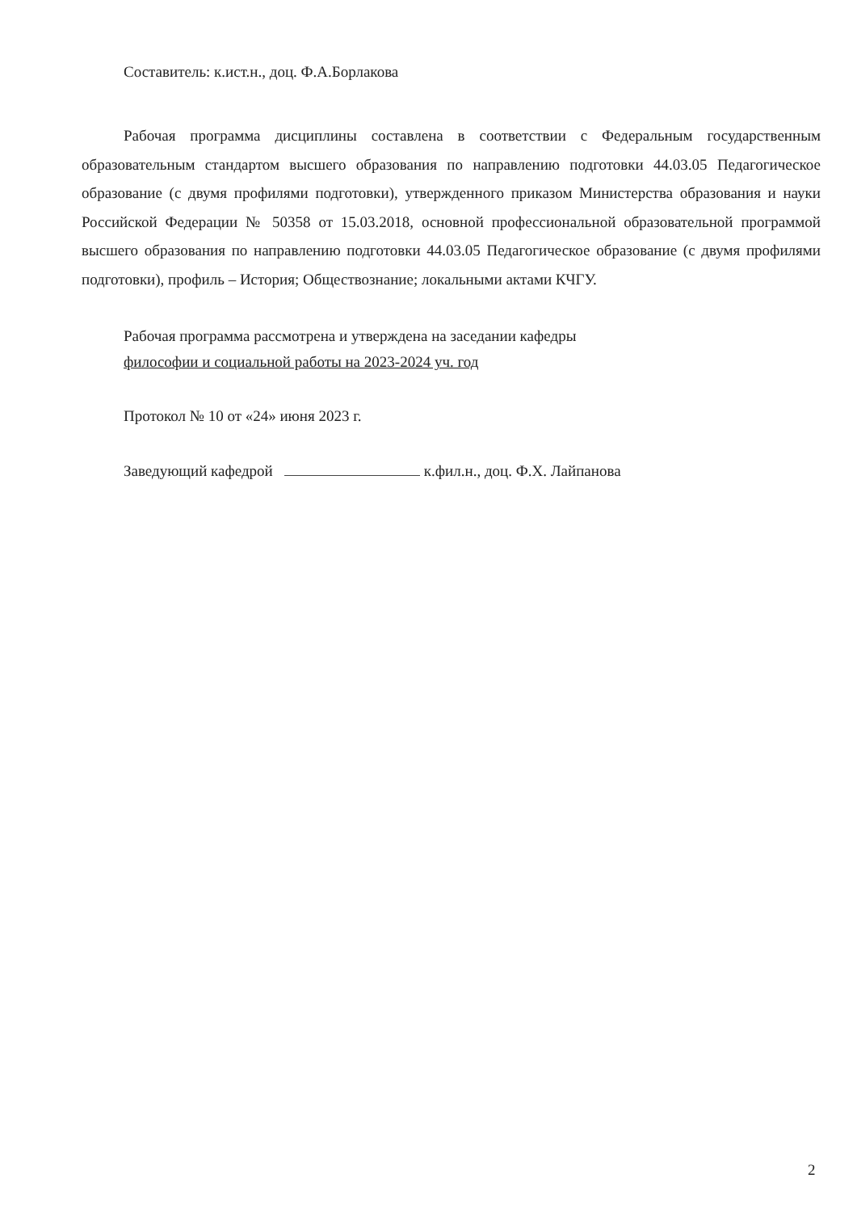Составитель: к.ист.н., доц. Ф.А.Борлакова
Рабочая программа дисциплины составлена в соответствии с Федеральным государственным образовательным стандартом высшего образования по направлению подготовки 44.03.05 Педагогическое образование (с двумя профилями подготовки), утвержденного приказом Министерства образования и науки Российской Федерации № 50358 от 15.03.2018, основной профессиональной образовательной программой высшего образования по направлению подготовки 44.03.05 Педагогическое образование (с двумя профилями подготовки), профиль – История; Обществознание; локальными актами КЧГУ.
Рабочая программа рассмотрена и утверждена на заседании кафедры
философии и социальной работы на 2023-2024 уч. год
Протокол № 10 от «24» июня 2023 г.
Заведующий кафедрой к.фил.н., доц. Ф.Х. Лайпанова
2